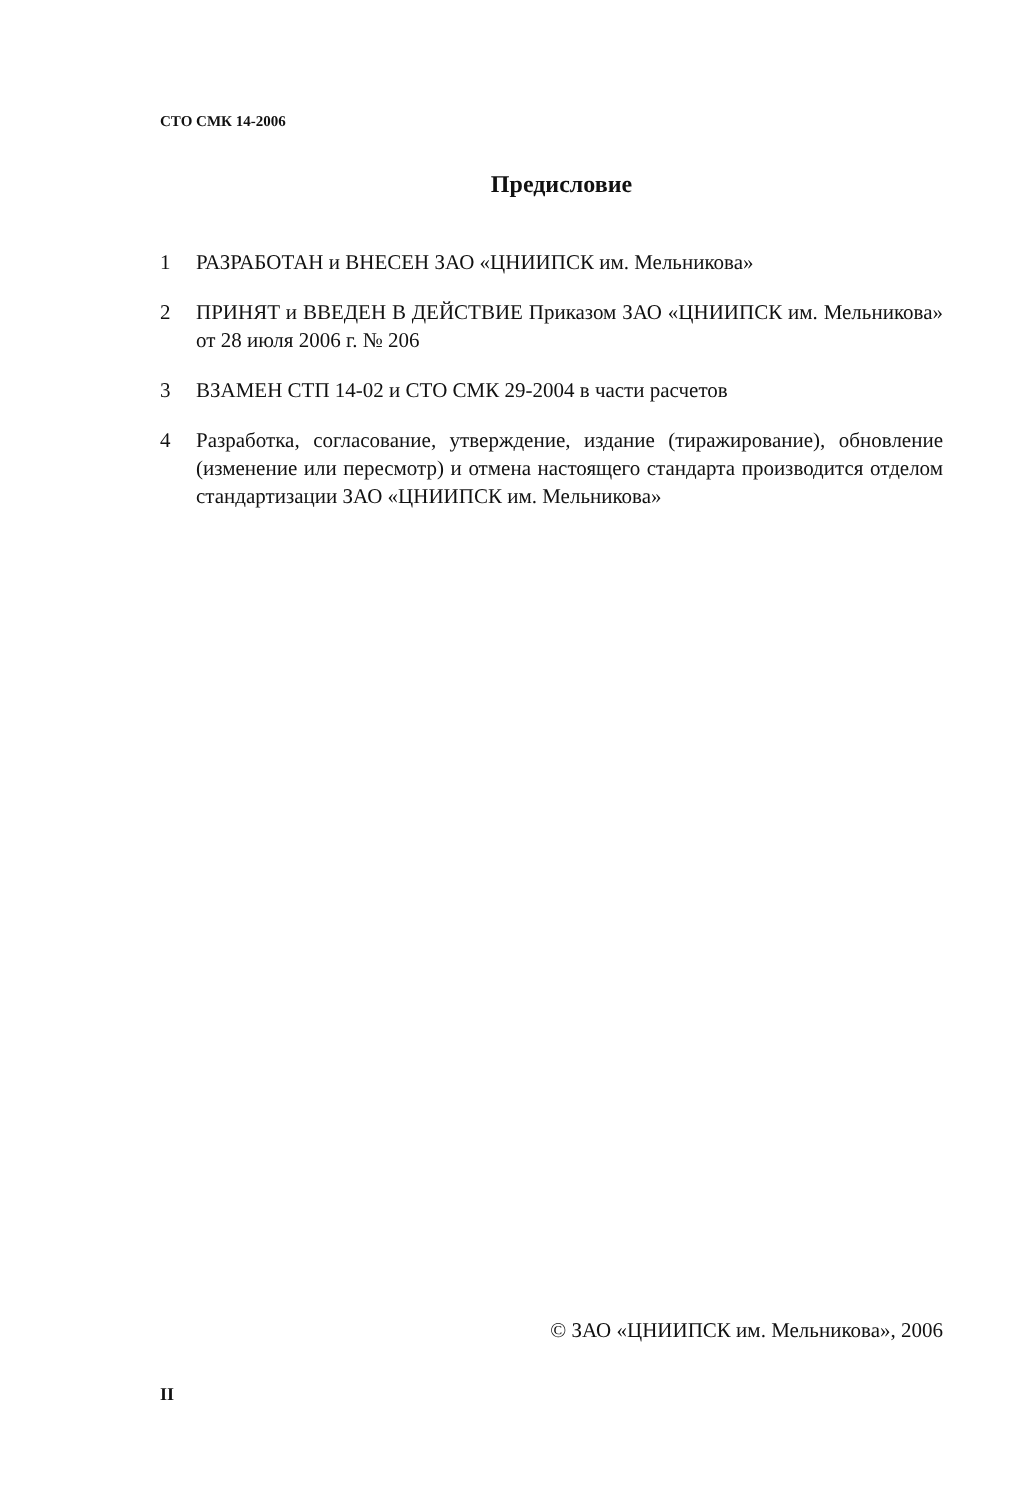СТО СМК 14-2006
Предисловие
1 РАЗРАБОТАН и ВНЕСЕН ЗАО «ЦНИИПСК им. Мельникова»
2 ПРИНЯТ и ВВЕДЕН В ДЕЙСТВИЕ Приказом ЗАО «ЦНИИПСК им. Мельникова» от 28 июля 2006 г. № 206
3 ВЗАМЕН СТП 14-02 и СТО СМК 29-2004 в части расчетов
4 Разработка, согласование, утверждение, издание (тиражирование), обновление (изменение или пересмотр) и отмена настоящего стандарта производится отделом стандартизации ЗАО «ЦНИИПСК им. Мельникова»
© ЗАО «ЦНИИПСК им. Мельникова», 2006
II